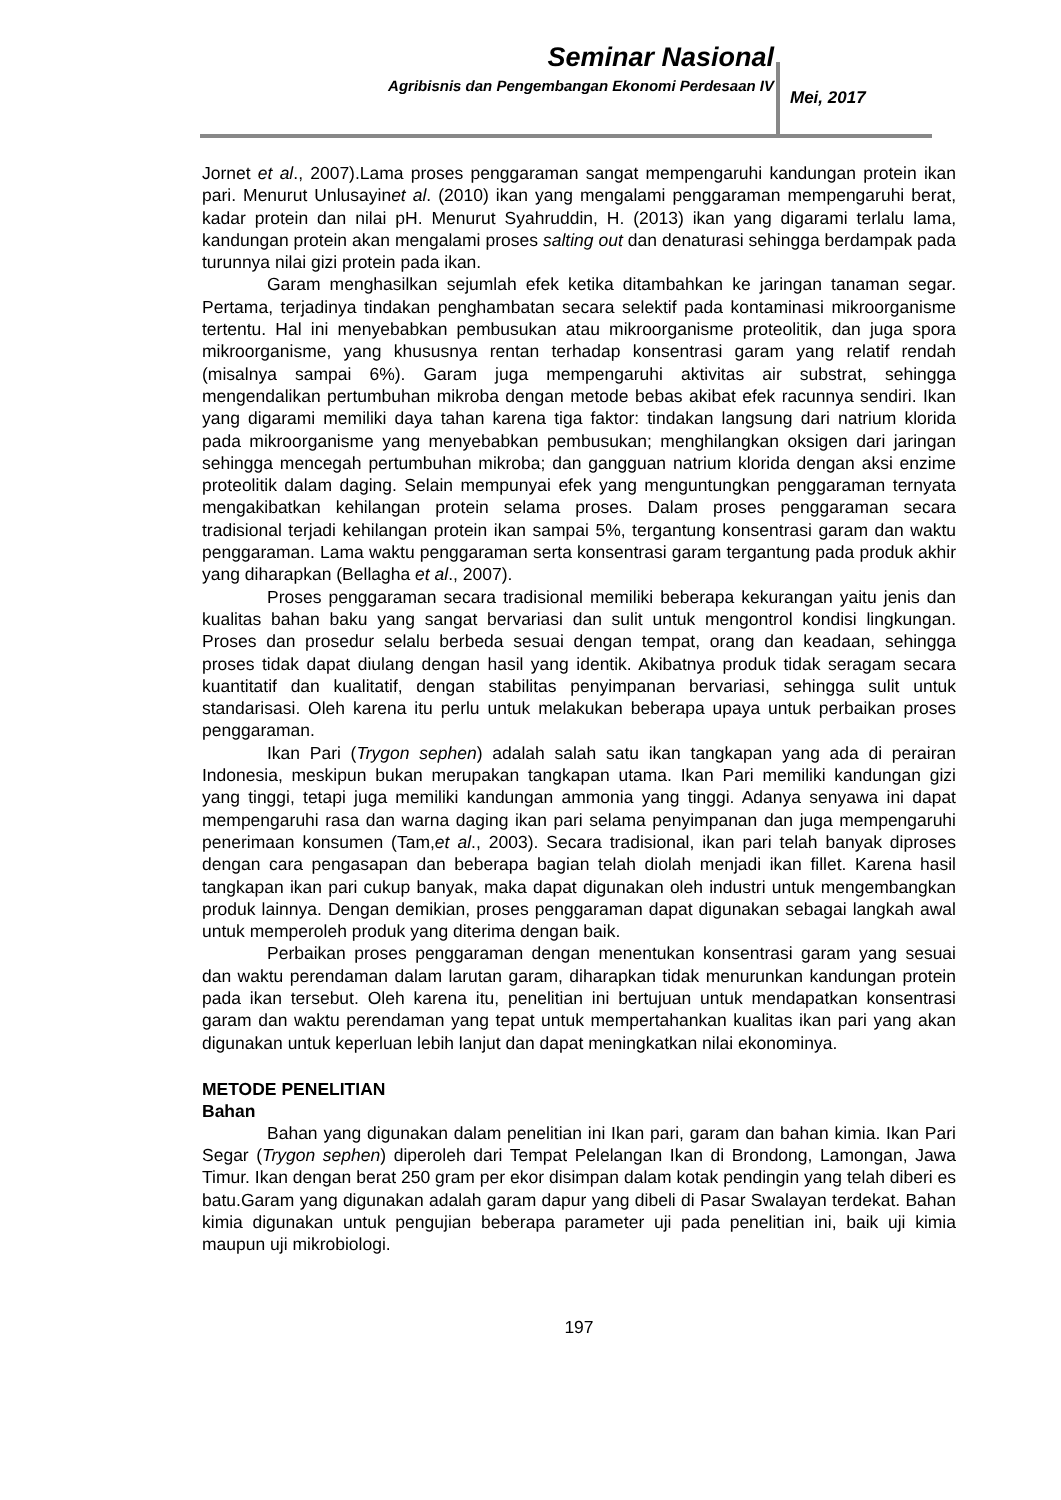Seminar Nasional
Agribisnis dan Pengembangan Ekonomi Perdesaan IV
Mei, 2017
Jornet et al., 2007).Lama proses penggaraman sangat mempengaruhi kandungan protein ikan pari. Menurut Unlusayinet al. (2010) ikan yang mengalami penggaraman mempengaruhi berat, kadar protein dan nilai pH. Menurut Syahruddin, H. (2013) ikan yang digarami terlalu lama, kandungan protein akan mengalami proses salting out dan denaturasi sehingga berdampak pada turunnya nilai gizi protein pada ikan.
Garam menghasilkan sejumlah efek ketika ditambahkan ke jaringan tanaman segar. Pertama, terjadinya tindakan penghambatan secara selektif pada kontaminasi mikroorganisme tertentu. Hal ini menyebabkan pembusukan atau mikroorganisme proteolitik, dan juga spora mikroorganisme, yang khususnya rentan terhadap konsentrasi garam yang relatif rendah (misalnya sampai 6%). Garam juga mempengaruhi aktivitas air substrat, sehingga mengendalikan pertumbuhan mikroba dengan metode bebas akibat efek racunnya sendiri. Ikan yang digarami memiliki daya tahan karena tiga faktor: tindakan langsung dari natrium klorida pada mikroorganisme yang menyebabkan pembusukan; menghilangkan oksigen dari jaringan sehingga mencegah pertumbuhan mikroba; dan gangguan natrium klorida dengan aksi enzime proteolitik dalam daging. Selain mempunyai efek yang menguntungkan penggaraman ternyata mengakibatkan kehilangan protein selama proses. Dalam proses penggaraman secara tradisional terjadi kehilangan protein ikan sampai 5%, tergantung konsentrasi garam dan waktu penggaraman. Lama waktu penggaraman serta konsentrasi garam tergantung pada produk akhir yang diharapkan (Bellagha et al., 2007).
Proses penggaraman secara tradisional memiliki beberapa kekurangan yaitu jenis dan kualitas bahan baku yang sangat bervariasi dan sulit untuk mengontrol kondisi lingkungan. Proses dan prosedur selalu berbeda sesuai dengan tempat, orang dan keadaan, sehingga proses tidak dapat diulang dengan hasil yang identik. Akibatnya produk tidak seragam secara kuantitatif dan kualitatif, dengan stabilitas penyimpanan bervariasi, sehingga sulit untuk standarisasi. Oleh karena itu perlu untuk melakukan beberapa upaya untuk perbaikan proses penggaraman.
Ikan Pari (Trygon sephen) adalah salah satu ikan tangkapan yang ada di perairan Indonesia, meskipun bukan merupakan tangkapan utama. Ikan Pari memiliki kandungan gizi yang tinggi, tetapi juga memiliki kandungan ammonia yang tinggi. Adanya senyawa ini dapat mempengaruhi rasa dan warna daging ikan pari selama penyimpanan dan juga mempengaruhi penerimaan konsumen (Tam,et al., 2003). Secara tradisional, ikan pari telah banyak diproses dengan cara pengasapan dan beberapa bagian telah diolah menjadi ikan fillet. Karena hasil tangkapan ikan pari cukup banyak, maka dapat digunakan oleh industri untuk mengembangkan produk lainnya. Dengan demikian, proses penggaraman dapat digunakan sebagai langkah awal untuk memperoleh produk yang diterima dengan baik.
Perbaikan proses penggaraman dengan menentukan konsentrasi garam yang sesuai dan waktu perendaman dalam larutan garam, diharapkan tidak menurunkan kandungan protein pada ikan tersebut. Oleh karena itu, penelitian ini bertujuan untuk mendapatkan konsentrasi garam dan waktu perendaman yang tepat untuk mempertahankan kualitas ikan pari yang akan digunakan untuk keperluan lebih lanjut dan dapat meningkatkan nilai ekonominya.
METODE PENELITIAN
Bahan
Bahan yang digunakan dalam penelitian ini Ikan pari, garam dan bahan kimia. Ikan Pari Segar (Trygon sephen) diperoleh dari Tempat Pelelangan Ikan di Brondong, Lamongan, Jawa Timur. Ikan dengan berat 250 gram per ekor disimpan dalam kotak pendingin yang telah diberi es batu.Garam yang digunakan adalah garam dapur yang dibeli di Pasar Swalayan terdekat. Bahan kimia digunakan untuk pengujian beberapa parameter uji pada penelitian ini, baik uji kimia maupun uji mikrobiologi.
197